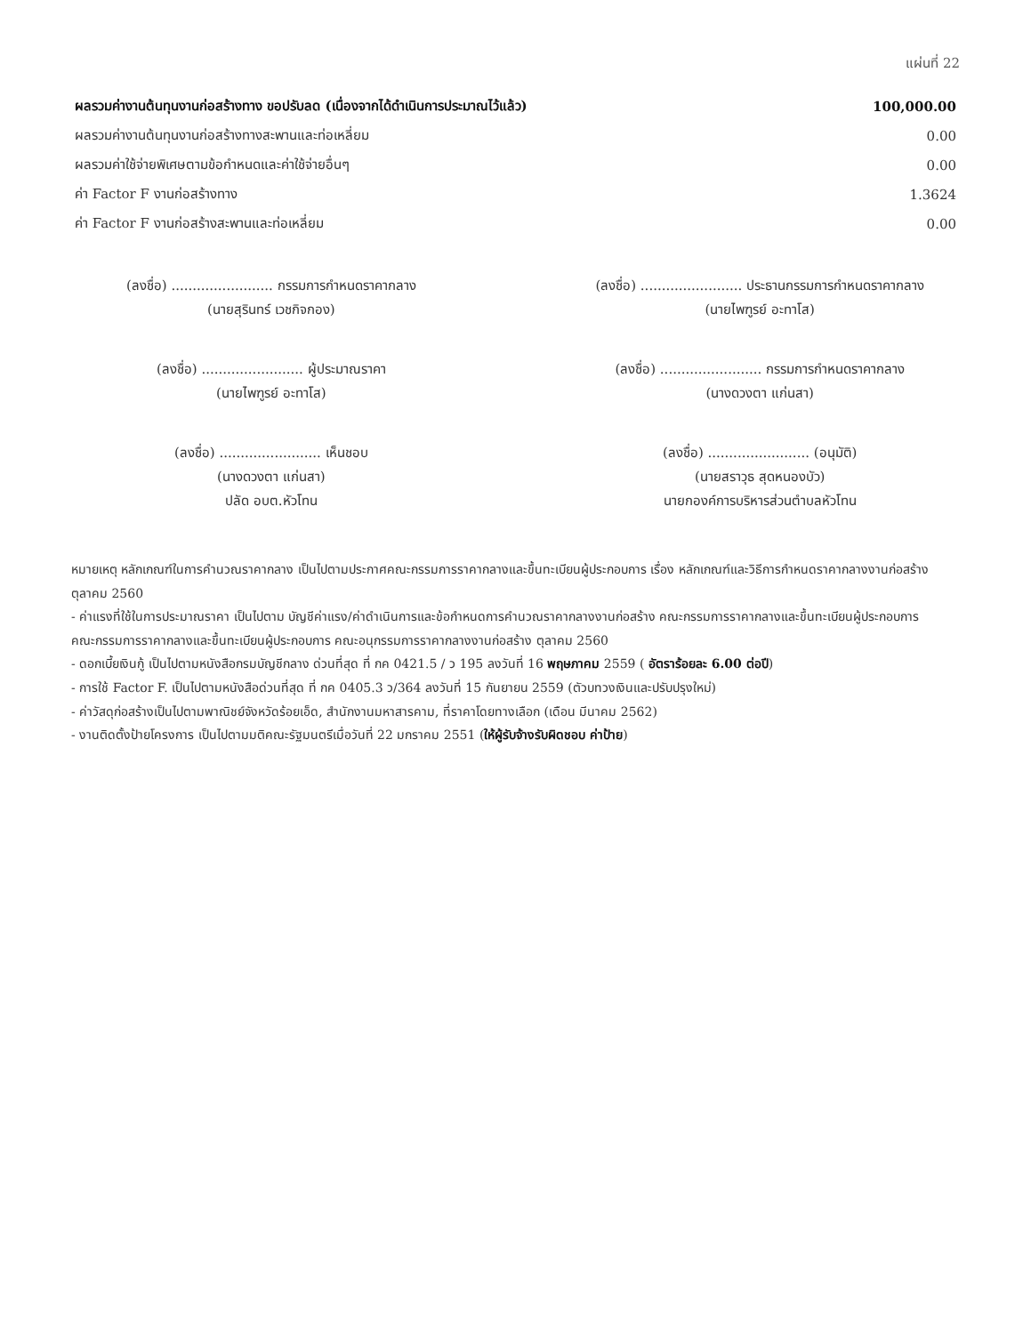แผ่นที่ 22
| ผลรวมค่างานต้นทุนงานก่อสร้างทาง ขอปรับลด (เนื่องจากได้ดำเนินการประมาณไว้แล้ว) | 100,000.00 |
| ผลรวมค่างานต้นทุนงานก่อสร้างทางสะพานและท่อเหลี่ยม | 0.00 |
| ผลรวมค่าใช้จ่ายพิเศษตามข้อกำหนดและค่าใช้จ่ายอื่นๆ | 0.00 |
| ค่า Factor F งานก่อสร้างทาง | 1.3624 |
| ค่า Factor F งานก่อสร้างสะพานและท่อเหลี่ยม | 0.00 |
(ลงชื่อ) ........................ กรรมการกำหนดราคากลาง
(นายสุรินทร์ เวชกิจกอง)
(ลงชื่อ) ........................ ประธานกรรมการกำหนดราคากลาง
(นายไพฑูรย์ อะทาโส)
(ลงชื่อ) ........................ ผู้ประมาณราคา
(นายไพฑูรย์ อะทาโส)
(ลงชื่อ) ........................ กรรมการกำหนดราคากลาง
(นางดวงตา แก่นสา)
(ลงชื่อ) ........................ เห็นชอบ
(นางดวงตา แก่นสา)
ปลัด อบต.หัวโทน
(ลงชื่อ) ........................ (อนุมัติ)
(นายสราวุธ สุดหนองบัว)
นายกองค์การบริหารส่วนตำบลหัวโทน
หมายเหตุ หลักเกณฑ์ในการคำนวณราคากลาง เป็นไปตามประกาศคณะกรรมการราคากลางและขึ้นทะเบียนผู้ประกอบการ เรื่อง หลักเกณฑ์และวิธีการกำหนดราคากลางงานก่อสร้าง ตุลาคม 2560
- ค่าแรงที่ใช้ในการประมาณราคา เป็นไปตาม บัญชีค่าแรง/ค่าดำเนินการและข้อกำหนดการคำนวณราคากลางงานก่อสร้าง คณะกรรมการราคากลางและขึ้นทะเบียนผู้ประกอบการ
คณะกรรมการราคากลางและขึ้นทะเบียนผู้ประกอบการ คณะอนุกรรมการราคากลางงานก่อสร้าง ตุลาคม 2560
- ดอกเบี้ยเงินกู้ เป็นไปตามหนังสือกรมบัญชีกลาง ด่วนที่สุด ที่ กค 0421.5 / ว 195 ลงวันที่ 16 พฤษภาคม 2559 ( อัตราร้อยละ 6.00 ต่อปี)
- การใช้ Factor F. เป็นไปตามหนังสือด่วนที่สุด ที่ กค 0405.3 ว/364 ลงวันที่ 15 กันยายน 2559 (ตัวบทวงเงินและปรับปรุงใหม่)
- ค่าวัสดุก่อสร้างเป็นไปตามพาณิชย์จังหวัดร้อยเอ็ด, สำนักงานมหาสารคาม, ที่ราคาโดยทางเลือก (เดือน มีนาคม 2562)
- งานติดตั้งป้ายโครงการ เป็นไปตามมติคณะรัฐมนตรีเมื่อวันที่ 22 มกราคม 2551 (ให้ผู้รับจ้างรับผิดชอบ ค่าป้าย)